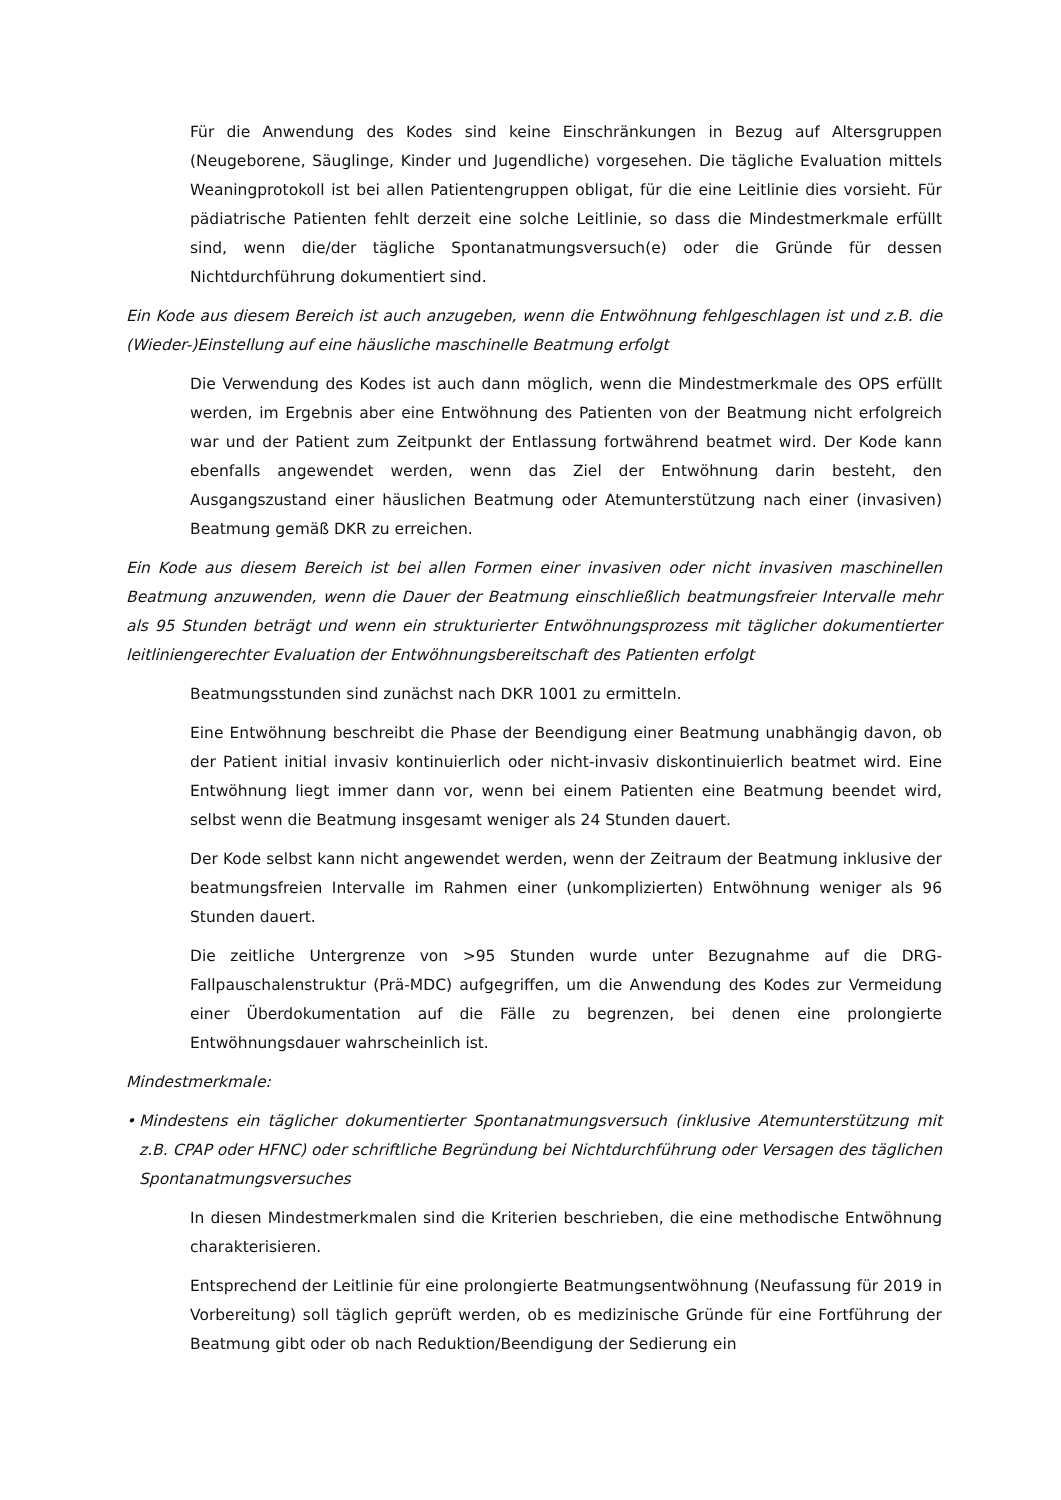Für die Anwendung des Kodes sind keine Einschränkungen in Bezug auf Altersgruppen (Neugeborene, Säuglinge, Kinder und Jugendliche) vorgesehen. Die tägliche Evaluation mittels Weaningprotokoll ist bei allen Patientengruppen obligat, für die eine Leitlinie dies vorsieht. Für pädiatrische Patienten fehlt derzeit eine solche Leitlinie, so dass die Mindestmerkmale erfüllt sind, wenn die/der tägliche Spontanatmungsversuch(e) oder die Gründe für dessen Nichtdurchführung dokumentiert sind.
Ein Kode aus diesem Bereich ist auch anzugeben, wenn die Entwöhnung fehlgeschlagen ist und z.B. die (Wieder-)Einstellung auf eine häusliche maschinelle Beatmung erfolgt
Die Verwendung des Kodes ist auch dann möglich, wenn die Mindestmerkmale des OPS erfüllt werden, im Ergebnis aber eine Entwöhnung des Patienten von der Beatmung nicht erfolgreich war und der Patient zum Zeitpunkt der Entlassung fortwährend beatmet wird. Der Kode kann ebenfalls angewendet werden, wenn das Ziel der Entwöhnung darin besteht, den Ausgangszustand einer häuslichen Beatmung oder Atemunterstützung nach einer (invasiven) Beatmung gemäß DKR zu erreichen.
Ein Kode aus diesem Bereich ist bei allen Formen einer invasiven oder nicht invasiven maschinellen Beatmung anzuwenden, wenn die Dauer der Beatmung einschließlich beatmungsfreier Intervalle mehr als 95 Stunden beträgt und wenn ein strukturierter Entwöhnungsprozess mit täglicher dokumentierter leitliniengerechter Evaluation der Entwöhnungsbereitschaft des Patienten erfolgt
Beatmungsstunden sind zunächst nach DKR 1001 zu ermitteln.
Eine Entwöhnung beschreibt die Phase der Beendigung einer Beatmung unabhängig davon, ob der Patient initial invasiv kontinuierlich oder nicht-invasiv diskontinuierlich beatmet wird. Eine Entwöhnung liegt immer dann vor, wenn bei einem Patienten eine Beatmung beendet wird, selbst wenn die Beatmung insgesamt weniger als 24 Stunden dauert.
Der Kode selbst kann nicht angewendet werden, wenn der Zeitraum der Beatmung inklusive der beatmungsfreien Intervalle im Rahmen einer (unkomplizierten) Entwöhnung weniger als 96 Stunden dauert.
Die zeitliche Untergrenze von >95 Stunden wurde unter Bezugnahme auf die DRG-Fallpauschalenstruktur (Prä-MDC) aufgegriffen, um die Anwendung des Kodes zur Vermeidung einer Überdokumentation auf die Fälle zu begrenzen, bei denen eine prolongierte Entwöhnungsdauer wahrscheinlich ist.
Mindestmerkmale:
• Mindestens ein täglicher dokumentierter Spontanatmungsversuch (inklusive Atemunterstützung mit z.B. CPAP oder HFNC) oder schriftliche Begründung bei Nichtdurchführung oder Versagen des täglichen Spontanatmungsversuches
In diesen Mindestmerkmalen sind die Kriterien beschrieben, die eine methodische Entwöhnung charakterisieren.
Entsprechend der Leitlinie für eine prolongierte Beatmungsentwöhnung (Neufassung für 2019 in Vorbereitung) soll täglich geprüft werden, ob es medizinische Gründe für eine Fortführung der Beatmung gibt oder ob nach Reduktion/Beendigung der Sedierung ein